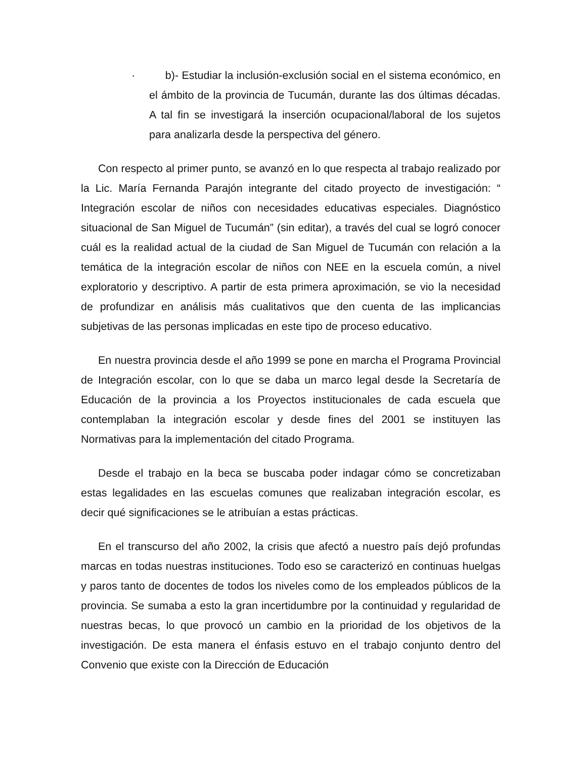· b)- Estudiar la inclusión-exclusión social en el sistema económico, en el ámbito de la provincia de Tucumán, durante las dos últimas décadas. A tal fin se investigará la inserción ocupacional/laboral de los sujetos para analizarla desde la perspectiva del género.
Con respecto al primer punto, se avanzó en lo que respecta al trabajo realizado por la Lic. María Fernanda Parajón integrante del citado proyecto de investigación: “ Integración escolar de niños con necesidades educativas especiales. Diagnóstico situacional de San Miguel de Tucumán” (sin editar), a través del cual se logró conocer cuál es la realidad actual de la ciudad de San Miguel de Tucumán con relación a la temática de la integración escolar de niños con NEE en la escuela común, a nivel exploratorio y descriptivo. A partir de esta primera aproximación, se vio la necesidad de profundizar en análisis más cualitativos que den cuenta de las implicancias subjetivas de las personas implicadas en este tipo de proceso educativo.
En nuestra provincia desde el año 1999 se pone en marcha el Programa Provincial de Integración escolar, con lo que se daba un marco legal desde la Secretaría de Educación de la provincia a los Proyectos institucionales de cada escuela que contemplaban la integración escolar y desde fines del 2001 se instituyen las Normativas para la implementación del citado Programa.
Desde el trabajo en la beca se buscaba poder indagar cómo se concretizaban estas legalidades en las escuelas comunes que realizaban integración escolar, es decir qué significaciones se le atribuían a estas prácticas.
En el transcurso del año 2002, la crisis que afectó a nuestro país dejó profundas marcas en todas nuestras instituciones. Todo eso se caracterizó en continuas huelgas y paros tanto de docentes de todos los niveles como de los empleados públicos de la provincia. Se sumaba a esto la gran incertidumbre por la continuidad y regularidad de nuestras becas, lo que provocó un cambio en la prioridad de los objetivos de la investigación. De esta manera el énfasis estuvo en el trabajo conjunto dentro del Convenio que existe con la Dirección de Educación